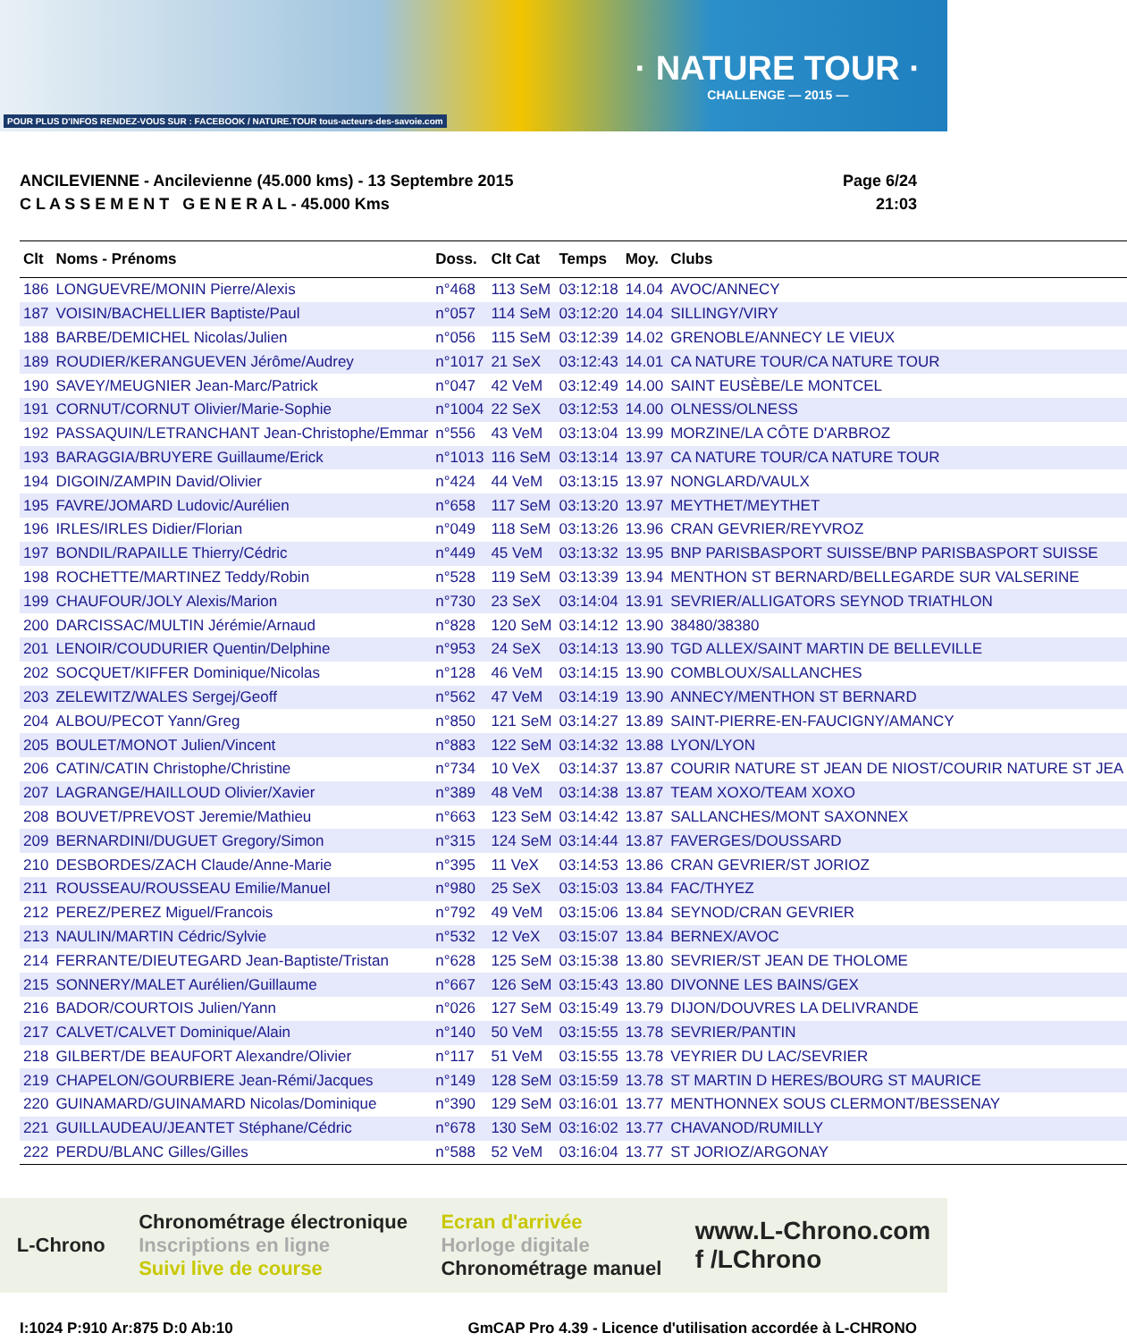POUR PLUS D'INFOS RENDEZ-VOUS SUR : FACEBOOK / NATURE.TOUR tous-acteurs-des-savoie.com
· NATURE TOUR ·
CHALLENGE — 2015 —
ANCILEVIENNE - Ancilevienne (45.000 kms) - 13 Septembre 2015
C L A S S E M E N T G E N E R A L - 45.000 Kms
Page 6/24
21:03
| Clt | Noms - Prénoms | Doss. | Clt Cat | Temps | Moy. | Clubs |
| --- | --- | --- | --- | --- | --- | --- |
| 186 | LONGUEVRE/MONIN Pierre/Alexis | n°468 | 113 SeM | 03:12:18 | 14.04 | AVOC/ANNECY |
| 187 | VOISIN/BACHELLIER Baptiste/Paul | n°057 | 114 SeM | 03:12:20 | 14.04 | SILLINGY/VIRY |
| 188 | BARBE/DEMICHEL Nicolas/Julien | n°056 | 115 SeM | 03:12:39 | 14.02 | GRENOBLE/ANNECY LE VIEUX |
| 189 | ROUDIER/KERANGUEVEN Jérôme/Audrey | n°1017 | 21 SeX | 03:12:43 | 14.01 | CA NATURE TOUR/CA NATURE TOUR |
| 190 | SAVEY/MEUGNIER Jean-Marc/Patrick | n°047 | 42 VeM | 03:12:49 | 14.00 | SAINT EUSÈBE/LE MONTCEL |
| 191 | CORNUT/CORNUT Olivier/Marie-Sophie | n°1004 | 22 SeX | 03:12:53 | 14.00 | OLNESS/OLNESS |
| 192 | PASSAQUIN/LETRANCHANT Jean-Christophe/Emmar | n°556 | 43 VeM | 03:13:04 | 13.99 | MORZINE/LA CÔTE D'ARBROZ |
| 193 | BARAGGIA/BRUYERE Guillaume/Erick | n°1013 | 116 SeM | 03:13:14 | 13.97 | CA NATURE TOUR/CA NATURE TOUR |
| 194 | DIGOIN/ZAMPIN David/Olivier | n°424 | 44 VeM | 03:13:15 | 13.97 | NONGLARD/VAULX |
| 195 | FAVRE/JOMARD Ludovic/Aurélien | n°658 | 117 SeM | 03:13:20 | 13.97 | MEYTHET/MEYTHET |
| 196 | IRLES/IRLES Didier/Florian | n°049 | 118 SeM | 03:13:26 | 13.96 | CRAN GEVRIER/REYVROZ |
| 197 | BONDIL/RAPAILLE Thierry/Cédric | n°449 | 45 VeM | 03:13:32 | 13.95 | BNP PARISBASPORT SUISSE/BNP PARISBASPORT SUISSE |
| 198 | ROCHETTE/MARTINEZ Teddy/Robin | n°528 | 119 SeM | 03:13:39 | 13.94 | MENTHON ST BERNARD/BELLEGARDE SUR VALSERINE |
| 199 | CHAUFOUR/JOLY Alexis/Marion | n°730 | 23 SeX | 03:14:04 | 13.91 | SEVRIER/ALLIGATORS SEYNOD TRIATHLON |
| 200 | DARCISSAC/MULTIN Jérémie/Arnaud | n°828 | 120 SeM | 03:14:12 | 13.90 | 38480/38380 |
| 201 | LENOIR/COUDURIER Quentin/Delphine | n°953 | 24 SeX | 03:14:13 | 13.90 | TGD ALLEX/SAINT MARTIN DE BELLEVILLE |
| 202 | SOCQUET/KIFFER Dominique/Nicolas | n°128 | 46 VeM | 03:14:15 | 13.90 | COMBLOUX/SALLANCHES |
| 203 | ZELEWITZ/WALES Sergej/Geoff | n°562 | 47 VeM | 03:14:19 | 13.90 | ANNECY/MENTHON ST BERNARD |
| 204 | ALBOU/PECOT Yann/Greg | n°850 | 121 SeM | 03:14:27 | 13.89 | SAINT-PIERRE-EN-FAUCIGNY/AMANCY |
| 205 | BOULET/MONOT Julien/Vincent | n°883 | 122 SeM | 03:14:32 | 13.88 | LYON/LYON |
| 206 | CATIN/CATIN Christophe/Christine | n°734 | 10 VeX | 03:14:37 | 13.87 | COURIR NATURE ST JEAN DE NIOST/COURIR NATURE ST JEA |
| 207 | LAGRANGE/HAILLOUD Olivier/Xavier | n°389 | 48 VeM | 03:14:38 | 13.87 | TEAM XOXO/TEAM XOXO |
| 208 | BOUVET/PREVOST Jeremie/Mathieu | n°663 | 123 SeM | 03:14:42 | 13.87 | SALLANCHES/MONT SAXONNEX |
| 209 | BERNARDINI/DUGUET Gregory/Simon | n°315 | 124 SeM | 03:14:44 | 13.87 | FAVERGES/DOUSSARD |
| 210 | DESBORDES/ZACH Claude/Anne-Marie | n°395 | 11 VeX | 03:14:53 | 13.86 | CRAN GEVRIER/ST JORIOZ |
| 211 | ROUSSEAU/ROUSSEAU Emilie/Manuel | n°980 | 25 SeX | 03:15:03 | 13.84 | FAC/THYEZ |
| 212 | PEREZ/PEREZ Miguel/Francois | n°792 | 49 VeM | 03:15:06 | 13.84 | SEYNOD/CRAN GEVRIER |
| 213 | NAULIN/MARTIN Cédric/Sylvie | n°532 | 12 VeX | 03:15:07 | 13.84 | BERNEX/AVOC |
| 214 | FERRANTE/DIEUTEGARD Jean-Baptiste/Tristan | n°628 | 125 SeM | 03:15:38 | 13.80 | SEVRIER/ST JEAN DE THOLOME |
| 215 | SONNERY/MALET Aurélien/Guillaume | n°667 | 126 SeM | 03:15:43 | 13.80 | DIVONNE LES BAINS/GEX |
| 216 | BADOR/COURTOIS Julien/Yann | n°026 | 127 SeM | 03:15:49 | 13.79 | DIJON/DOUVRES LA DELIVRANDE |
| 217 | CALVET/CALVET Dominique/Alain | n°140 | 50 VeM | 03:15:55 | 13.78 | SEVRIER/PANTIN |
| 218 | GILBERT/DE BEAUFORT Alexandre/Olivier | n°117 | 51 VeM | 03:15:55 | 13.78 | VEYRIER DU LAC/SEVRIER |
| 219 | CHAPELON/GOURBIERE Jean-Rémi/Jacques | n°149 | 128 SeM | 03:15:59 | 13.78 | ST MARTIN D HERES/BOURG ST MAURICE |
| 220 | GUINAMARD/GUINAMARD Nicolas/Dominique | n°390 | 129 SeM | 03:16:01 | 13.77 | MENTHONNEX SOUS CLERMONT/BESSENAY |
| 221 | GUILLAUDEAU/JEANTET Stéphane/Cédric | n°678 | 130 SeM | 03:16:02 | 13.77 | CHAVANOD/RUMILLY |
| 222 | PERDU/BLANC Gilles/Gilles | n°588 | 52 VeM | 03:16:04 | 13.77 | ST JORIOZ/ARGONAY |
L-Chrono
Chronométrage électronique
Inscriptions en ligne
Suivi live de course
Ecran d'arrivée
Horloge digitale
Chronométrage manuel
www.L-Chrono.com
f /LChrono
I:1024 P:910 Ar:875 D:0 Ab:10 GmCAP Pro 4.39 - Licence d'utilisation accordée à L-CHRONO